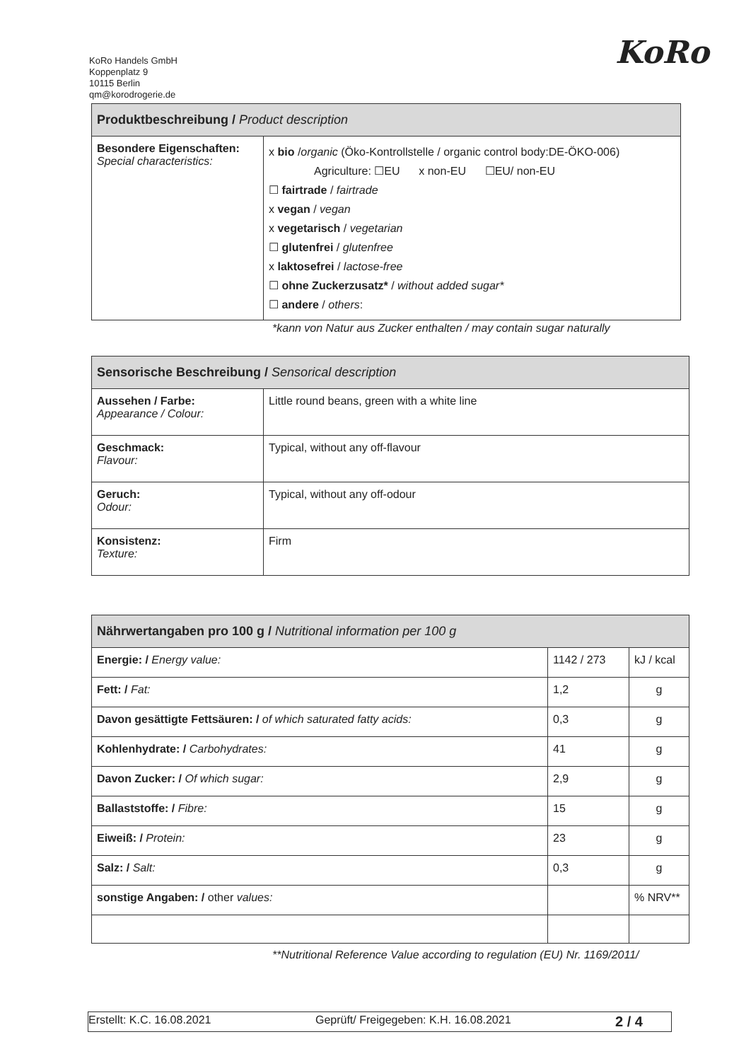KoRo Handels GmbH
Koppenplatz 9
10115 Berlin
qm@korodrogerie.de
KoRo
| Produktbeschreibung / Product description | |
| --- | --- |
| Besondere Eigenschaften: Special characteristics: | x bio / organic (Öko-Kontrollstelle / organic control body:DE-ÖKO-006) Agriculture: ☐EU x non-EU ☐EU/ non-EU ☐ fairtrade / fairtrade x vegan / vegan x vegetarisch / vegetarian ☐ glutenfrei / glutenfree x laktosefrei / lactose-free ☐ ohne Zuckerzusatz* / without added sugar* ☐ andere / others : |
*kann von Natur aus Zucker enthalten / may contain sugar naturally
| Sensorische Beschreibung / Sensorical description | |
| --- | --- |
| Aussehen / Farbe: Appearance / Colour: | Little round beans, green with a white line |
| Geschmack: Flavour: | Typical, without any off-flavour |
| Geruch: Odour: | Typical, without any off-odour |
| Konsistenz: Texture: | Firm |
| Nährwertangaben pro 100 g / Nutritional information per 100 g | | |
| --- | --- | --- |
| Energie: / Energy value: | 1142 / 273 | kJ / kcal |
| Fett: / Fat: | 1,2 | g |
| Davon gesättigte Fettsäuren: / of which saturated fatty acids: | 0,3 | g |
| Kohlenhydrate: / Carbohydrates: | 41 | g |
| Davon Zucker: / Of which sugar: | 2,9 | g |
| Ballaststoffe: / Fibre: | 15 | g |
| Eiweiß: / Protein: | 23 | g |
| Salz: / Salt: | 0,3 | g |
| sonstige Angaben: / other values: | | % NRV** |
**Nutritional Reference Value according to regulation (EU) Nr. 1169/2011/
Erstellt: K.C. 16.08.2021 Geprüft/ Freigegeben: K.H. 16.08.2021 2 / 4